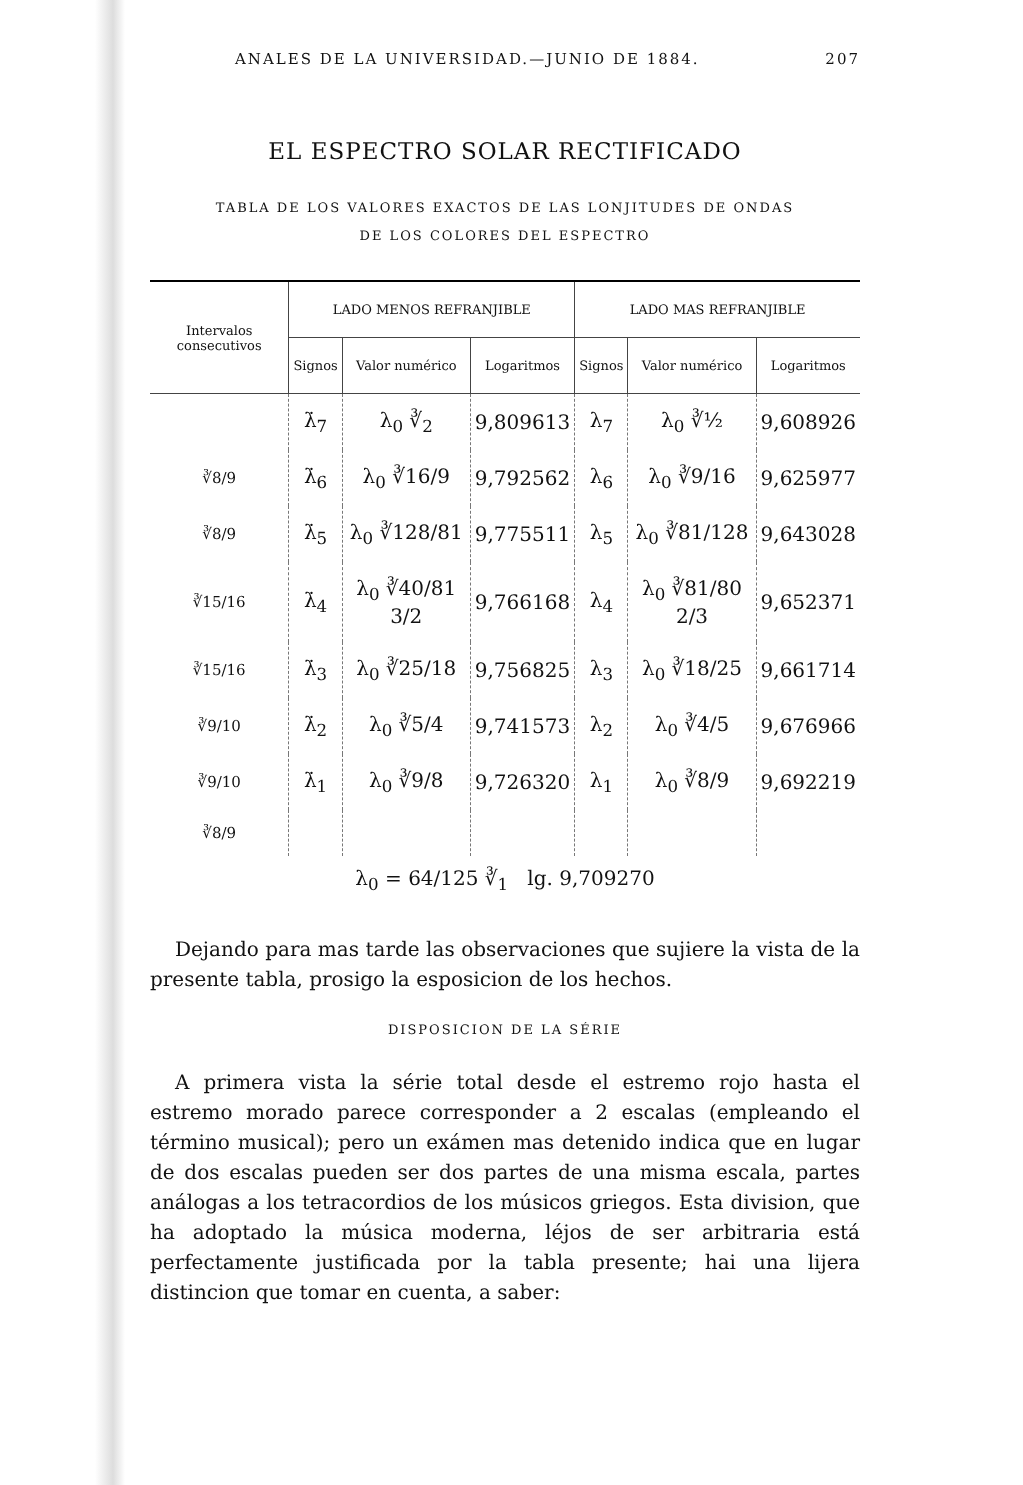ANALES DE LA UNIVERSIDAD.—JUNIO DE 1884. 207
EL ESPECTRO SOLAR RECTIFICADO
TABLA DE LOS VALORES EXACTOS DE LAS LONJITUDES DE ONDAS
DE LOS COLORES DEL ESPECTRO
| Intervalos consecutivos | LADO MENOS REFRANJIBLE | | | LADO MAS REFRANJIBLE | | |
| --- | --- | --- | --- | --- | --- | --- |
| | Signos | Valor numérico | Logaritmos | Signos | Valor numérico | Logaritmos |
| | λ̇<sub>7</sub> | λ<sub>0</sub> ∛<sub>2</sub> | 9,809613 | λ<sub>7</sub> | λ<sub>0</sub> ∛½ | 9,608926 |
| ∛8/9 | λ̇<sub>6</sub> | λ<sub>0</sub> ∛16/9 | 9,792562 | λ<sub>6</sub> | λ<sub>0</sub> ∛9/16 | 9,625977 |
| ∛8/9 | λ̇<sub>5</sub> | λ<sub>0</sub> ∛128/81 | 9,775511 | λ<sub>5</sub> | λ<sub>0</sub> ∛81/128 | 9,643028 |
| ∛15/16 | λ̇<sub>4</sub> | λ<sub>0</sub> ∛40/81 3/2 | 9,766168 | λ<sub>4</sub> | λ<sub>0</sub> ∛81/80 2/3 | 9,652371 |
| ∛15/16 | λ̇<sub>3</sub> | λ<sub>0</sub> ∛25/18 | 9,756825 | λ<sub>3</sub> | λ<sub>0</sub> ∛18/25 | 9,661714 |
| ∛9/10 | λ̇<sub>2</sub> | λ<sub>0</sub> ∛5/4 | 9,741573 | λ<sub>2</sub> | λ<sub>0</sub> ∛4/5 | 9,676966 |
| ∛9/10 | λ̇<sub>1</sub> | λ<sub>0</sub> ∛9/8 | 9,726320 | λ<sub>1</sub> | λ<sub>0</sub> ∛8/9 | 9,692219 |
| ∛8/9 | | | | | | |
λ<sub>0</sub> = 64/125 ∛<sub>1</sub> lg. 9,709270
Dejando para mas tarde las observaciones que sujiere la vista de la presente tabla, prosigo la esposicion de los hechos.
DISPOSICION DE LA SÉRIE
A primera vista la série total desde el estremo rojo hasta el estremo morado parece corresponder a 2 escalas (empleando el término musical); pero un exámen mas detenido indica que en lugar de dos escalas pueden ser dos partes de una misma escala, partes análogas a los tetracordios de los músicos griegos. Esta division, que ha adoptado la música moderna, léjos de ser arbitraria está perfectamente justificada por la tabla presente; hai una lijera distincion que tomar en cuenta, a saber: